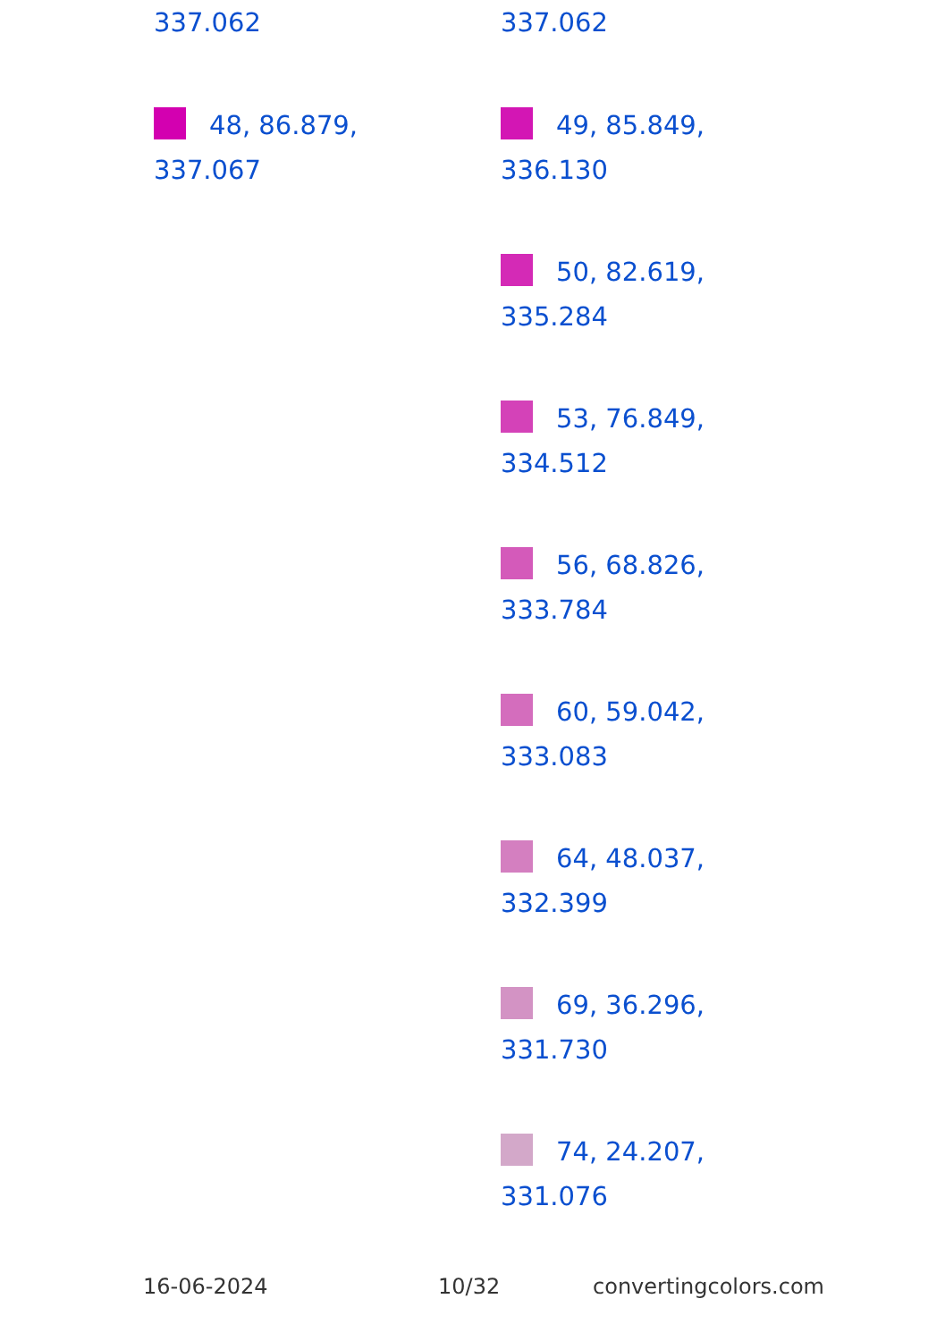337.062
48, 86.879, 337.067
337.062
49, 85.849, 336.130
50, 82.619, 335.284
53, 76.849, 334.512
56, 68.826, 333.784
60, 59.042, 333.083
64, 48.037, 332.399
69, 36.296, 331.730
74, 24.207, 331.076
16-06-2024 10/32 convertingcolors.com